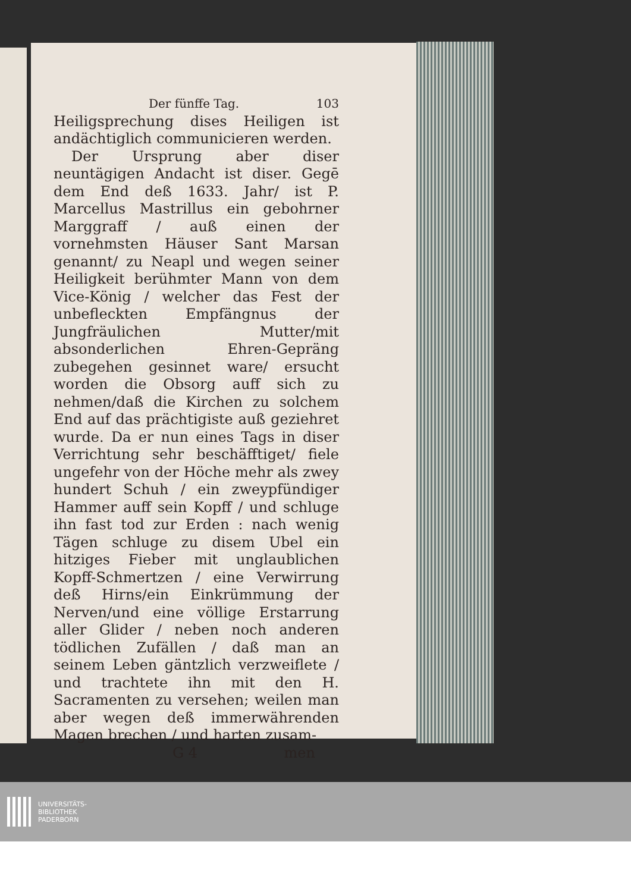Der fünffe Tag. 103
Heiligsprechung dises Heiligen ist andächtiglich communicieren werden.
Der Ursprung aber diser neuntägigen Andacht ist diser. Gegē dem End deß 1633. Jahr/ ist P. Marcellus Mastrillus ein gebohrner Marggraff / auß einen der vornehmsten Häuser Sant Marsan genannt/ zu Neapl und wegen seiner Heiligkeit berühmter Mann von dem Vice-König / welcher das Fest der unbefleckten Empfängnus der Jungfräulichen Mutter/mit absonderlichen Ehren-Gepräng zubegehen gesinnet ware/ ersucht worden die Obsorg auff sich zu nehmen/daß die Kirchen zu solchem End auf das prächtigiste auß geziehret wurde. Da er nun eines Tags in diser Verrichtung sehr beschäfftiget/ fiele ungefehr von der Höche mehr als zwey hundert Schuh / ein zweypfündiger Hammer auff sein Kopff / und schluge ihn fast tod zur Erden : nach wenig Tägen schluge zu disem Ubel ein hitziges Fieber mit unglaublichen Kopff-Schmertzen / eine Verwirrung deß Hirns/ein Einkrümmung der Nerven/und eine völlige Erstarrung aller Glider / neben noch anderen tödlichen Zufällen / daß man an seinem Leben gäntzlich verzweiflete / und trachtete ihn mit den H. Sacramenten zu versehen; weilen man aber wegen deß immerwährenden Magen brechen / und harten zusam-
G 4 men
UNIVERSITÄTS-
BIBLIOTHEK
PADERBORN